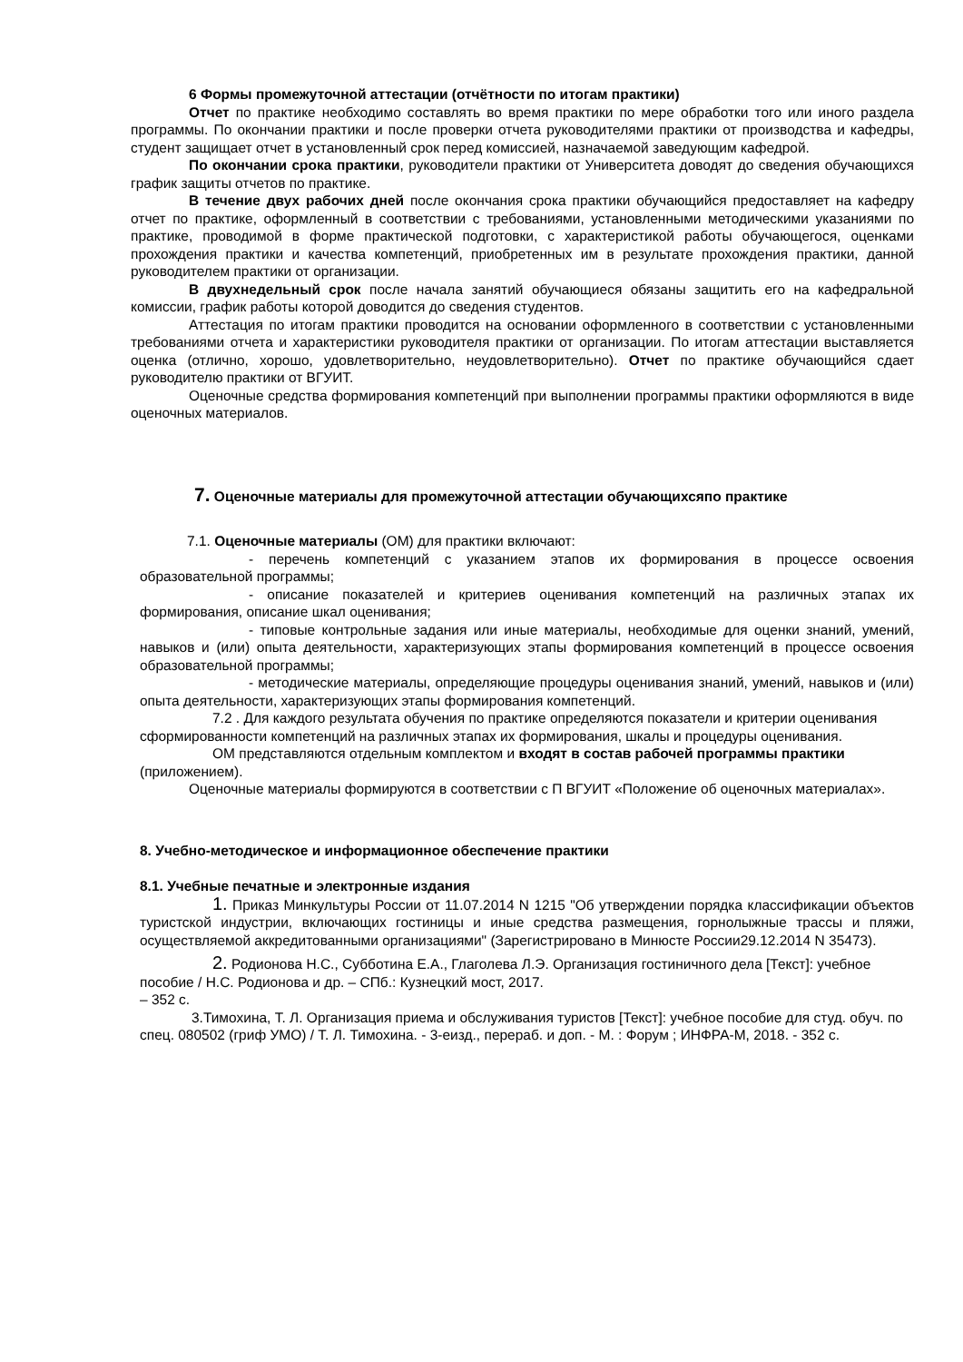6 Формы промежуточной аттестации (отчётности по итогам практики)
Отчет по практике необходимо составлять во время практики по мере обработки того или иного раздела программы. По окончании практики и после проверки отчета руководителями практики от производства и кафедры, студент защищает отчет в установленный срок перед комиссией, назначаемой заведующим кафедрой.
По окончании срока практики, руководители практики от Университета доводят до сведения обучающихся график защиты отчетов по практике.
В течение двух рабочих дней после окончания срока практики обучающийся предоставляет на кафедру отчет по практике, оформленный в соответствии с требованиями, установленными методическими указаниями по практике, проводимой в форме практической подготовки, с характеристикой работы обучающегося, оценками прохождения практики и качества компетенций, приобретенных им в результате прохождения практики, данной руководителем практики от организации.
В двухнедельный срок после начала занятий обучающиеся обязаны защитить его на кафедральной комиссии, график работы которой доводится до сведения студентов.
Аттестация по итогам практики проводится на основании оформленного в соответствии с установленными требованиями отчета и характеристики руководителя практики от организации. По итогам аттестации выставляется оценка (отлично, хорошо, удовлетворительно, неудовлетворительно). Отчет по практике обучающийся сдает руководителю практики от ВГУИТ.
Оценочные средства формирования компетенций при выполнении программы практики оформляются в виде оценочных материалов.
7. Оценочные материалы для промежуточной аттестации обучающихсяпо практике
7.1. Оценочные материалы (ОМ) для практики включают:
- перечень компетенций с указанием этапов их формирования в процессе освоения образовательной программы;
- описание показателей и критериев оценивания компетенций на различных этапах их формирования, описание шкал оценивания;
- типовые контрольные задания или иные материалы, необходимые для оценки знаний, умений, навыков и (или) опыта деятельности, характеризующих этапы формирования компетенций в процессе освоения образовательной программы;
- методические материалы, определяющие процедуры оценивания знаний, умений, навыков и (или) опыта деятельности, характеризующих этапы формирования компетенций.
7.2 . Для каждого результата обучения по практике определяются показатели и критерии оценивания сформированности компетенций на различных этапах их формирования, шкалы и процедуры оценивания.
ОМ представляются отдельным комплектом и входят в состав рабочей программы практики (приложением).
Оценочные материалы формируются в соответствии с П ВГУИТ «Положение об оценочных материалах».
8. Учебно-методическое и информационное обеспечение практики
8.1. Учебные печатные и электронные издания
1. Приказ Минкультуры России от 11.07.2014 N 1215 "Об утверждении порядка классификации объектов туристской индустрии, включающих гостиницы и иные средства размещения, горнолыжные трассы и пляжи, осуществляемой аккредитованными организациями" (Зарегистрировано в Минюсте России29.12.2014 N 35473).
2. Родионова Н.С., Субботина Е.А., Глаголева Л.Э. Организация гостиничного дела [Текст]: учебное пособие / Н.С. Родионова и др. – СПб.: Кузнецкий мост, 2017.
– 352 с.
3.Тимохина, Т. Л. Организация приема и обслуживания туристов [Текст]: учебное пособие для студ. обуч. по спец. 080502 (гриф УМО) / Т. Л. Тимохина. - 3-еизд., перераб. и доп. - М. : Форум ; ИНФРА-М, 2018. - 352 с.